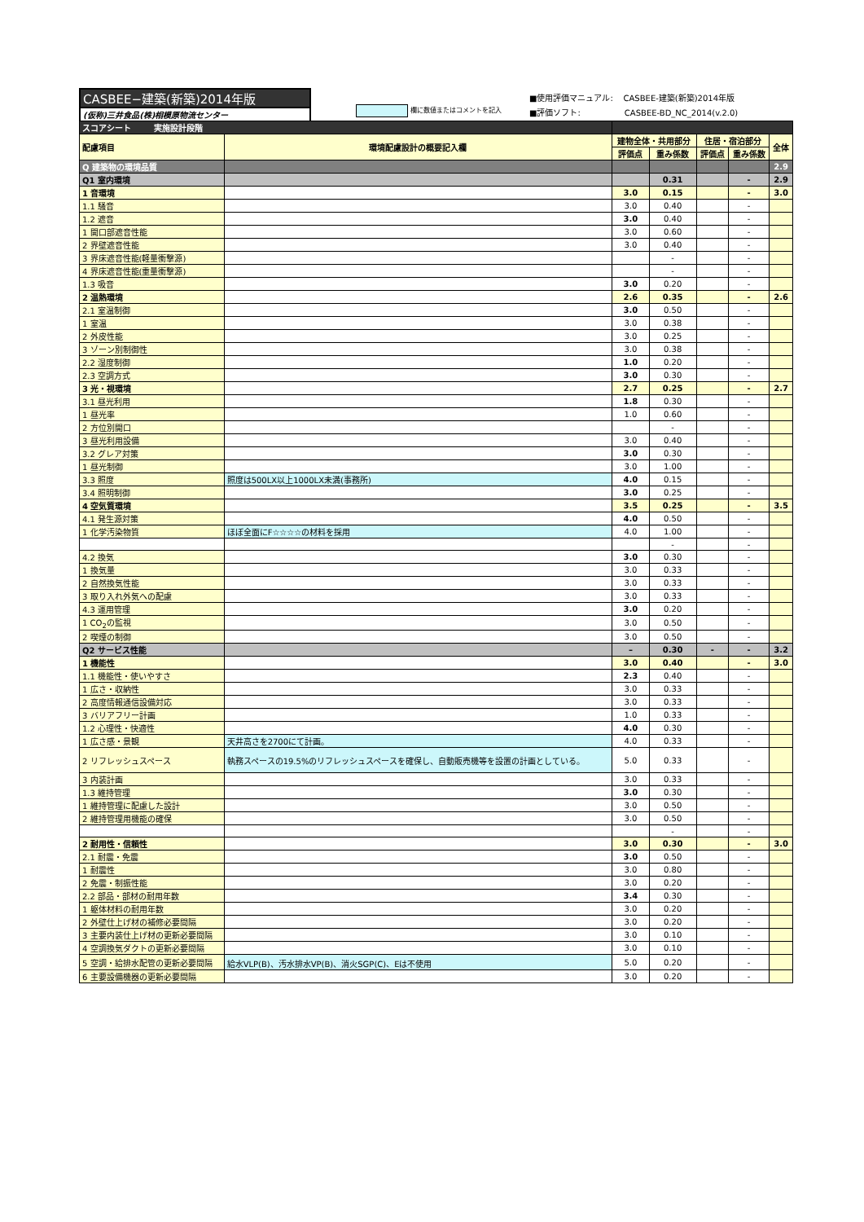CASBEE−建築(新築)2014年版
(仮称)三井食品(株)相模原物流センター
欄に数値またはコメントを記入
■使用評価マニュアル: CASBEE-建築(新築)2014年版
■評価ソフト: CASBEE-BD_NC_2014(v.2.0)
| スコアシート 実施設計段階 | | | | | | |
| 配慮項目 | 環境配慮設計の概要記入欄 | 建物全体・共用部分 | | 住居・宿泊部分 | | 全体 |
| | | 評価点 | 重み係数 | 評価点 | 重み係数 | |
| Q 建築物の環境品質 | | | | | | 2.9 |
| Q1 室内環境 | | | 0.31 | | - | 2.9 |
| 1 音環境 | | 3.0 | 0.15 | | - | 3.0 |
| 1.1 騒音 | | 3.0 | 0.40 | | - | |
| 1.2 遮音 | | 3.0 | 0.40 | | - | |
| 1 開口部遮音性能 | | 3.0 | 0.60 | | - | |
| 2 界壁遮音性能 | | 3.0 | 0.40 | | - | |
| 3 界床遮音性能(軽量衝撃源) | | | - | | - | |
| 4 界床遮音性能(重量衝撃源) | | | - | | - | |
| 1.3 吸音 | | 3.0 | 0.20 | | - | |
| 2 温熱環境 | | 2.6 | 0.35 | | - | 2.6 |
| 2.1 室温制御 | | 3.0 | 0.50 | | - | |
| 1 室温 | | 3.0 | 0.38 | | - | |
| 2 外皮性能 | | 3.0 | 0.25 | | - | |
| 3 ゾーン別制御性 | | 3.0 | 0.38 | | - | |
| 2.2 湿度制御 | | 1.0 | 0.20 | | - | |
| 2.3 空調方式 | | 3.0 | 0.30 | | - | |
| 3 光・視環境 | | 2.7 | 0.25 | | - | 2.7 |
| 3.1 昼光利用 | | 1.8 | 0.30 | | - | |
| 1 昼光率 | | 1.0 | 0.60 | | - | |
| 2 方位別開口 | | | - | | - | |
| 3 昼光利用設備 | | 3.0 | 0.40 | | - | |
| 3.2 グレア対策 | | 3.0 | 0.30 | | - | |
| 1 昼光制御 | | 3.0 | 1.00 | | - | |
| 3.3 照度 | 照度は500LX以上1000LX未満(事務所) | 4.0 | 0.15 | | - | |
| 3.4 照明制御 | | 3.0 | 0.25 | | - | |
| 4 空気質環境 | | 3.5 | 0.25 | | - | 3.5 |
| 4.1 発生源対策 | | 4.0 | 0.50 | | - | |
| 1 化学汚染物質 | ほぼ全面にF☆☆☆☆の材料を採用 | 4.0 | 1.00 | | - | |
| | | | - | | - | |
| 4.2 換気 | | 3.0 | 0.30 | | - | |
| 1 換気量 | | 3.0 | 0.33 | | - | |
| 2 自然換気性能 | | 3.0 | 0.33 | | - | |
| 3 取り入れ外気への配慮 | | 3.0 | 0.33 | | - | |
| 4.3 運用管理 | | 3.0 | 0.20 | | - | |
| 1 CO<sub>2</sub>の監視 | | 3.0 | 0.50 | | - | |
| 2 喫煙の制御 | | 3.0 | 0.50 | | - | |
| Q2 サービス性能 | | – | 0.30 | - | - | 3.2 |
| 1 機能性 | | 3.0 | 0.40 | | - | 3.0 |
| 1.1 機能性・使いやすさ | | 2.3 | 0.40 | | - | |
| 1 広さ・収納性 | | 3.0 | 0.33 | | - | |
| 2 高度情報通信設備対応 | | 3.0 | 0.33 | | - | |
| 3 バリアフリー計画 | | 1.0 | 0.33 | | - | |
| 1.2 心理性・快適性 | | 4.0 | 0.30 | | - | |
| 1 広さ感・景観 | 天井高さを2700にて計画。 | 4.0 | 0.33 | | - | |
| 2 リフレッシュスペース | 執務スペースの19.5%のリフレッシュスペースを確保し、自動販売機等を設置の計画としている。 | 5.0 | 0.33 | | - | |
| 3 内装計画 | | 3.0 | 0.33 | | - | |
| 1.3 維持管理 | | 3.0 | 0.30 | | - | |
| 1 維持管理に配慮した設計 | | 3.0 | 0.50 | | - | |
| 2 維持管理用機能の確保 | | 3.0 | 0.50 | | - | |
| | | | - | | - | |
| 2 耐用性・信頼性 | | 3.0 | 0.30 | | - | 3.0 |
| 2.1 耐震・免震 | | 3.0 | 0.50 | | - | |
| 1 耐震性 | | 3.0 | 0.80 | | - | |
| 2 免震・制振性能 | | 3.0 | 0.20 | | - | |
| 2.2 部品・部材の耐用年数 | | 3.4 | 0.30 | | - | |
| 1 躯体材料の耐用年数 | | 3.0 | 0.20 | | - | |
| 2 外壁仕上げ材の補修必要間隔 | | 3.0 | 0.20 | | - | |
| 3 主要内装仕上げ材の更新必要間隔 | | 3.0 | 0.10 | | - | |
| 4 空調換気ダクトの更新必要間隔 | | 3.0 | 0.10 | | - | |
| 5 空調・給排水配管の更新必要間隔 | 給水VLP(B)、汚水排水VP(B)、消火SGP(C)、Eは不使用 | 5.0 | 0.20 | | - | |
| 6 主要設備機器の更新必要間隔 | | 3.0 | 0.20 | | - | |